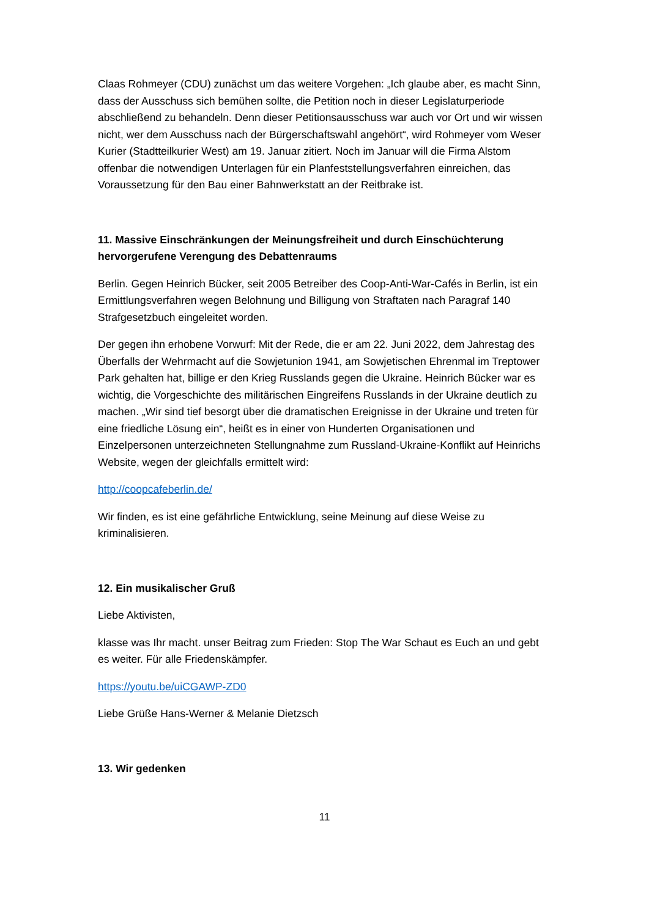Claas Rohmeyer (CDU) zunächst um das weitere Vorgehen: „Ich glaube aber, es macht Sinn, dass der Ausschuss sich bemühen sollte, die Petition noch in dieser Legislaturperiode abschließend zu behandeln. Denn dieser Petitionsausschuss war auch vor Ort und wir wissen nicht, wer dem Ausschuss nach der Bürgerschaftswahl angehört“, wird Rohmeyer vom Weser Kurier (Stadtteilkurier West) am 19. Januar zitiert. Noch im Januar will die Firma Alstom offenbar die notwendigen Unterlagen für ein Planfeststellungsverfahren einreichen, das Voraussetzung für den Bau einer Bahnwerkstatt an der Reitbrake ist.
11. Massive Einschränkungen der Meinungsfreiheit und durch Einschüchterung hervorgerufene Verengung des Debattenraums
Berlin. Gegen Heinrich Bücker, seit 2005 Betreiber des Coop-Anti-War-Cafés in Berlin, ist ein Ermittlungsverfahren wegen Belohnung und Billigung von Straftaten nach Paragraf 140 Strafgesetzbuch eingeleitet worden.
Der gegen ihn erhobene Vorwurf: Mit der Rede, die er am 22. Juni 2022, dem Jahrestag des Überfalls der Wehrmacht auf die Sowjetunion 1941, am Sowjetischen Ehrenmal im Treptower Park gehalten hat, billige er den Krieg Russlands gegen die Ukraine. Heinrich Bücker war es wichtig, die Vorgeschichte des militärischen Eingreifens Russlands in der Ukraine deutlich zu machen. „Wir sind tief besorgt über die dramatischen Ereignisse in der Ukraine und treten für eine friedliche Lösung ein“, heißt es in einer von Hunderten Organisationen und Einzelpersonen unterzeichneten Stellungnahme zum Russland-Ukraine-Konflikt auf Heinrichs Website, wegen der gleichfalls ermittelt wird:
http://coopcafeberlin.de/
Wir finden, es ist eine gefährliche Entwicklung, seine Meinung auf diese Weise zu kriminalisieren.
12. Ein musikalischer Gruß
Liebe Aktivisten,
klasse was Ihr macht. unser Beitrag zum Frieden: Stop The War Schaut es Euch an und gebt es weiter. Für alle Friedenskämpfer.
https://youtu.be/uiCGAWP-ZD0
Liebe Grüße Hans-Werner & Melanie Dietzsch
13. Wir gedenken
11